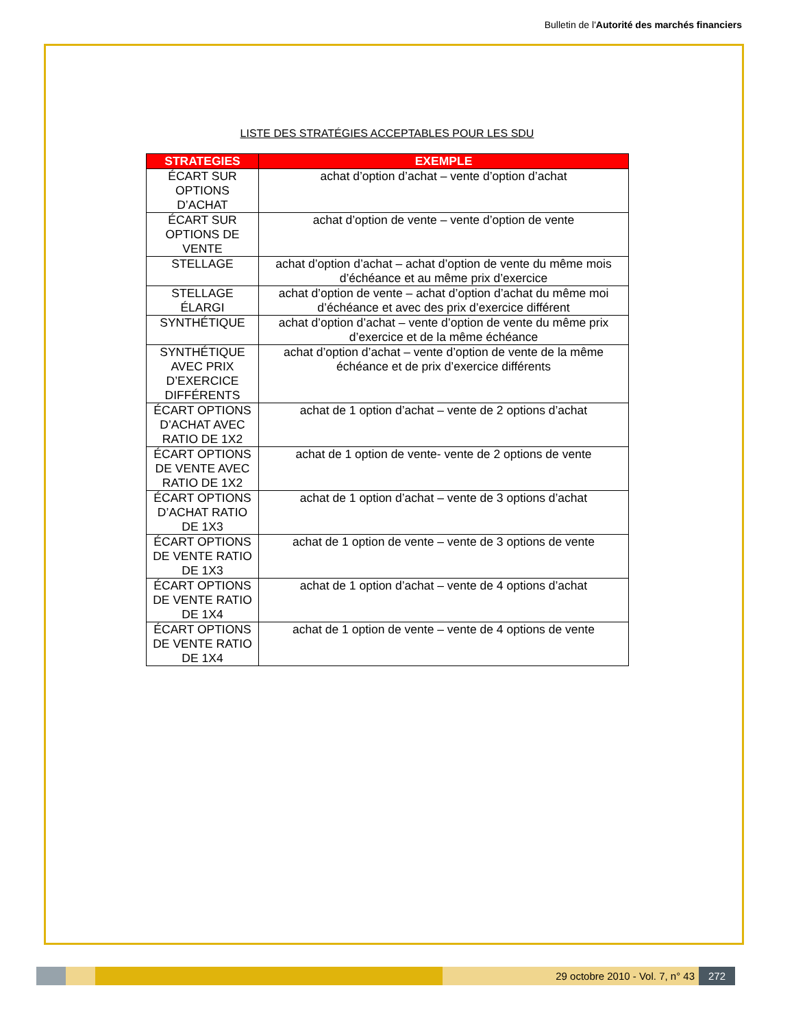Bulletin de l'Autorité des marchés financiers
LISTE DES STRATÉGIES ACCEPTABLES POUR LES SDU
| STRATEGIES | EXEMPLE |
| --- | --- |
| ÉCART SUR OPTIONS D’ACHAT | achat d’option d’achat – vente d’option d’achat |
| ÉCART SUR OPTIONS DE VENTE | achat d’option de vente – vente d’option de vente |
| STELLAGE | achat d’option d’achat – achat d’option de vente du même mois d’échéance et au même prix d’exercice |
| STELLAGE ÉLARGI | achat d’option de vente – achat d’option d’achat du même moi d’échéance et avec des prix d’exercice différent |
| SYNTHÉTIQUE | achat d’option d’achat – vente d’option de vente du même prix d’exercice et de la même échéance |
| SYNTHÉTIQUE AVEC PRIX D’EXERCICE DIFFÉRENTS | achat d’option d’achat – vente d’option de vente de la même échéance et de prix d’exercice différents |
| ÉCART OPTIONS D’ACHAT AVEC RATIO DE 1X2 | achat de 1 option d’achat – vente de 2 options d’achat |
| ÉCART OPTIONS DE VENTE AVEC RATIO DE 1X2 | achat de 1 option de vente- vente de 2 options de vente |
| ÉCART OPTIONS D’ACHAT RATIO DE 1X3 | achat de 1 option d’achat – vente de 3 options d’achat |
| ÉCART OPTIONS DE VENTE RATIO DE 1X3 | achat de 1 option de vente – vente de 3 options de vente |
| ÉCART OPTIONS DE VENTE RATIO DE 1X4 | achat de 1 option d’achat – vente de 4 options d’achat |
| ÉCART OPTIONS DE VENTE RATIO DE 1X4 | achat de 1 option de vente – vente de 4 options de vente |
29 octobre 2010 - Vol. 7, n° 43 272